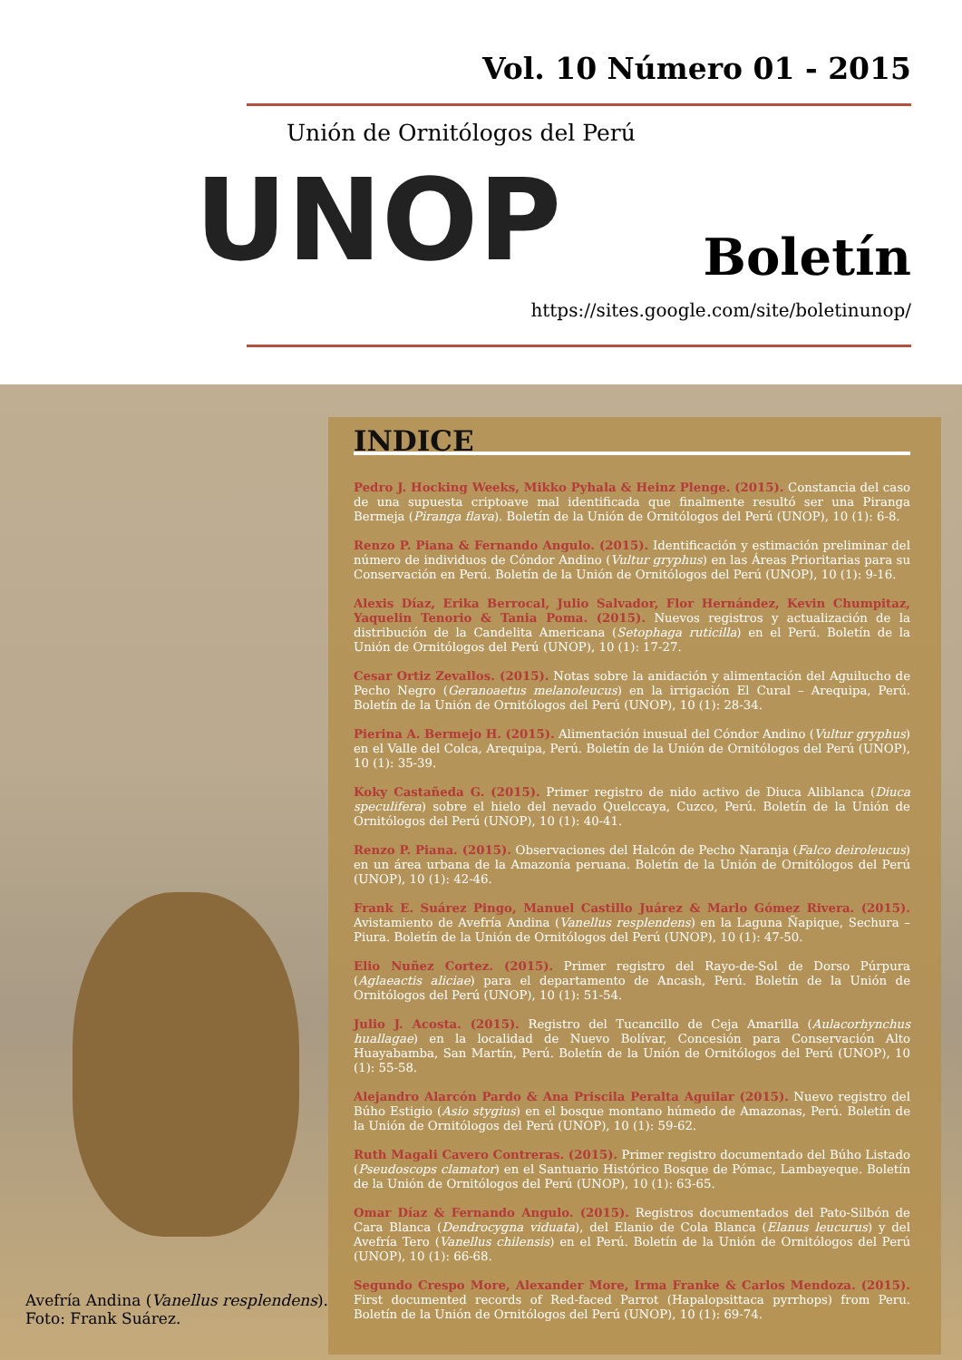Vol. 10 Número 01 - 2015
Unión de Ornitólogos del Perú
UNOP Boletín
https://sites.google.com/site/boletinunop/
Avefría Andina (Vanellus resplendens).
Foto: Frank Suárez.
INDICE
Pedro J. Hocking Weeks, Mikko Pyhala & Heinz Plenge. (2015). Constancia del caso de una supuesta criptoave mal identificada que finalmente resultó ser una Piranga Bermeja (Piranga flava). Boletín de la Unión de Ornitólogos del Perú (UNOP), 10 (1): 6-8.
Renzo P. Piana & Fernando Angulo. (2015). Identificación y estimación preliminar del número de individuos de Cóndor Andino (Vultur gryphus) en las Áreas Prioritarias para su Conservación en Perú. Boletín de la Unión de Ornitólogos del Perú (UNOP), 10 (1): 9-16.
Alexis Díaz, Erika Berrocal, Julio Salvador, Flor Hernández, Kevin Chumpitaz, Yaquelin Tenorio & Tania Poma. (2015). Nuevos registros y actualización de la distribución de la Candelita Americana (Setophaga ruticilla) en el Perú. Boletín de la Unión de Ornitólogos del Perú (UNOP), 10 (1): 17-27.
Cesar Ortiz Zevallos. (2015). Notas sobre la anidación y alimentación del Aguilucho de Pecho Negro (Geranoaetus melanoleucus) en la irrigación El Cural – Arequipa, Perú. Boletín de la Unión de Ornitólogos del Perú (UNOP), 10 (1): 28-34.
Pierina A. Bermejo H. (2015). Alimentación inusual del Cóndor Andino (Vultur gryphus) en el Valle del Colca, Arequipa, Perú. Boletín de la Unión de Ornitólogos del Perú (UNOP), 10 (1): 35-39.
Koky Castañeda G. (2015). Primer registro de nido activo de Diuca Aliblanca (Diuca speculifera) sobre el hielo del nevado Quelccaya, Cuzco, Perú. Boletín de la Unión de Ornitólogos del Perú (UNOP), 10 (1): 40-41.
Renzo P. Piana. (2015). Observaciones del Halcón de Pecho Naranja (Falco deiroleucus) en un área urbana de la Amazonía peruana. Boletín de la Unión de Ornitólogos del Perú (UNOP), 10 (1): 42-46.
Frank E. Suárez Pingo, Manuel Castillo Juárez & Marlo Gómez Rivera. (2015). Avistamiento de Avefría Andina (Vanellus resplendens) en la Laguna Ñapique, Sechura – Piura. Boletín de la Unión de Ornitólogos del Perú (UNOP), 10 (1): 47-50.
Elio Nuñez Cortez. (2015). Primer registro del Rayo-de-Sol de Dorso Púrpura (Aglaeactis aliciae) para el departamento de Ancash, Perú. Boletín de la Unión de Ornitólogos del Perú (UNOP), 10 (1): 51-54.
Julio J. Acosta. (2015). Registro del Tucancillo de Ceja Amarilla (Aulacorhynchus huallagae) en la localidad de Nuevo Bolívar, Concesión para Conservación Alto Huayabamba, San Martín, Perú. Boletín de la Unión de Ornitólogos del Perú (UNOP), 10 (1): 55-58.
Alejandro Alarcón Pardo & Ana Priscila Peralta Aguilar (2015). Nuevo registro del Búho Estigio (Asio stygius) en el bosque montano húmedo de Amazonas, Perú. Boletín de la Unión de Ornitólogos del Perú (UNOP), 10 (1): 59-62.
Ruth Magali Cavero Contreras. (2015). Primer registro documentado del Búho Listado (Pseudoscops clamator) en el Santuario Histórico Bosque de Pómac, Lambayeque. Boletín de la Unión de Ornitólogos del Perú (UNOP), 10 (1): 63-65.
Omar Díaz & Fernando Angulo. (2015). Registros documentados del Pato-Silbón de Cara Blanca (Dendrocygna viduata), del Elanio de Cola Blanca (Elanus leucurus) y del Avefría Tero (Vanellus chilensis) en el Perú. Boletín de la Unión de Ornitólogos del Perú (UNOP), 10 (1): 66-68.
Segundo Crespo More, Alexander More, Irma Franke & Carlos Mendoza. (2015). First documented records of Red-faced Parrot (Hapalopsittaca pyrrhops) from Peru. Boletín de la Unión de Ornitólogos del Perú (UNOP), 10 (1): 69-74.